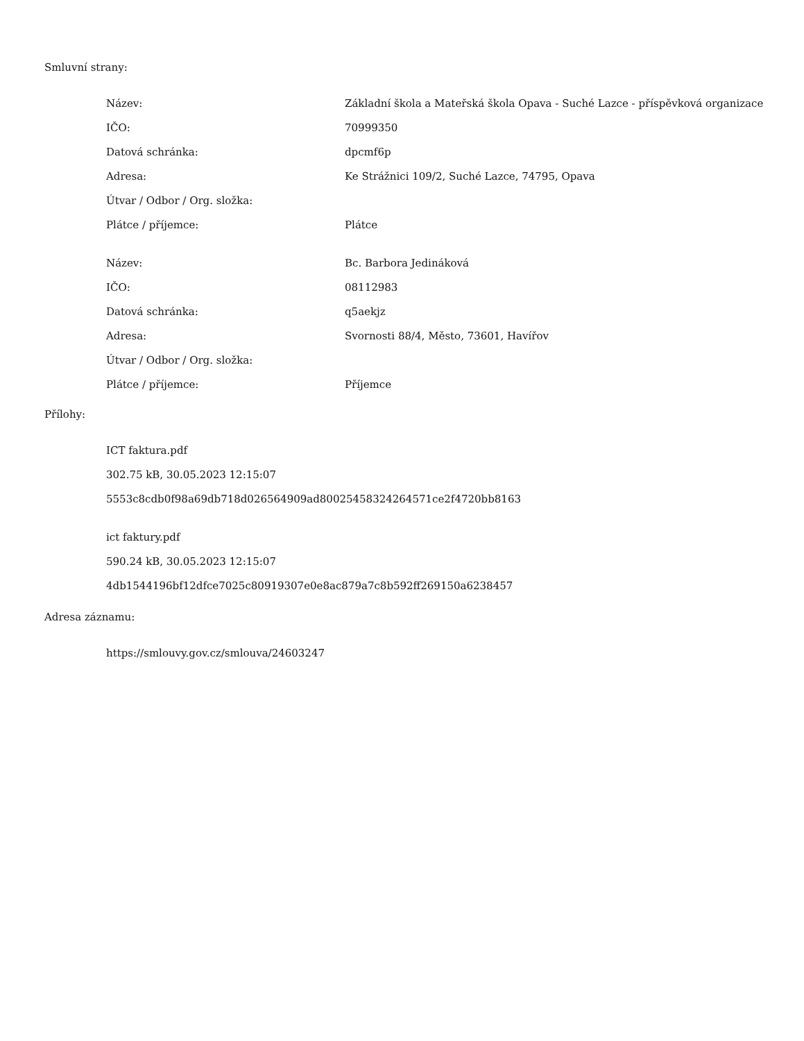Smluvní strany:
| Název: | Základní škola a Mateřská škola Opava - Suché Lazce - příspěvková organizace |
| IČO: | 70999350 |
| Datová schránka: | dpcmf6p |
| Adresa: | Ke Strážnici 109/2, Suché Lazce, 74795, Opava |
| Útvar / Odbor / Org. složka: | |
| Plátce / příjemce: | Plátce |
| Název: | Bc. Barbora Jedináková |
| IČO: | 08112983 |
| Datová schránka: | q5aekjz |
| Adresa: | Svornosti 88/4, Město, 73601, Havířov |
| Útvar / Odbor / Org. složka: | |
| Plátce / příjemce: | Příjemce |
Přílohy:
ICT faktura.pdf
302.75 kB, 30.05.2023 12:15:07
5553c8cdb0f98a69db718d026564909ad80025458324264571ce2f4720bb8163
ict faktury.pdf
590.24 kB, 30.05.2023 12:15:07
4db1544196bf12dfce7025c80919307e0e8ac879a7c8b592ff269150a6238457
Adresa záznamu:
https://smlouvy.gov.cz/smlouva/24603247